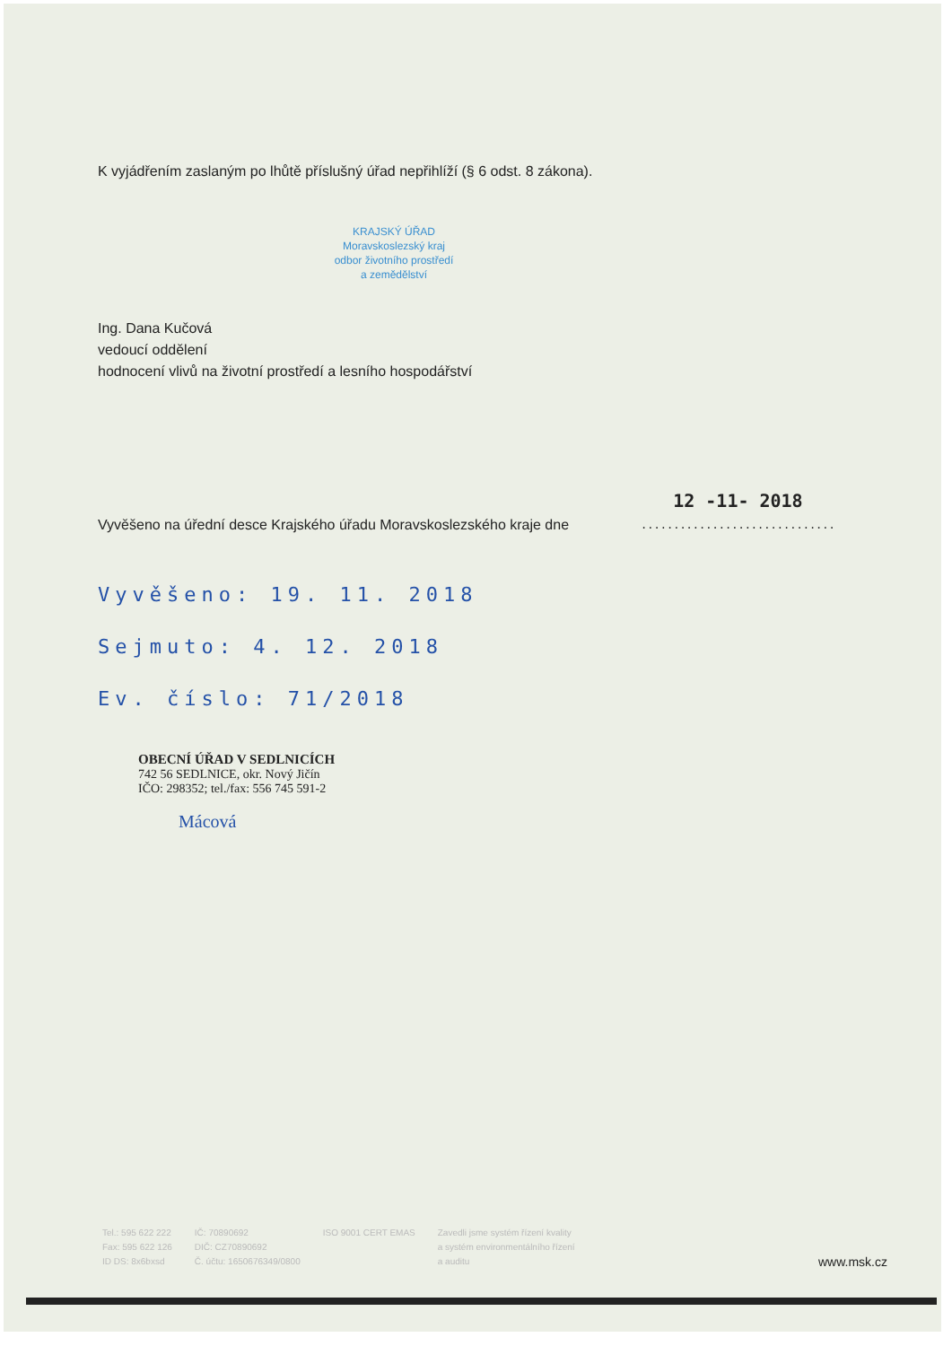K vyjádřením zaslaným po lhůtě příslušný úřad nepřihlíží (§ 6 odst. 8 zákona).
KRAJSKÝ ÚŘAD
Moravskoslezský kraj
odbor životního prostředí
a zemědělství
Ing. Dana Kučová
vedoucí oddělení
hodnocení vlivů na životní prostředí a lesního hospodářství
Vyvěšeno na úřední desce Krajského úřadu Moravskoslezského kraje dne
12 -11- 2018
..............................
Vyvěšeno: 19. 11. 2018
Sejmuto: 4. 12. 2018
Ev. číslo: 71/2018
OBECNÍ ÚŘAD V SEDLNICÍCH
742 56 SEDLNICE, okr. Nový Jičín
IČO: 298352; tel./fax: 556 745 591-2
Mácová
Tel.: 595 622 222
Fax: 595 622 126
ID DS: 8x6bxsd
IČ: 70890692
DIČ: CZ70890692
Č. účtu: 1650676349/0800
ISO 9001 CERT EMAS Zavedli jsme systém řízení kvality
a systém environmentálního řízení
a auditu
www.msk.cz